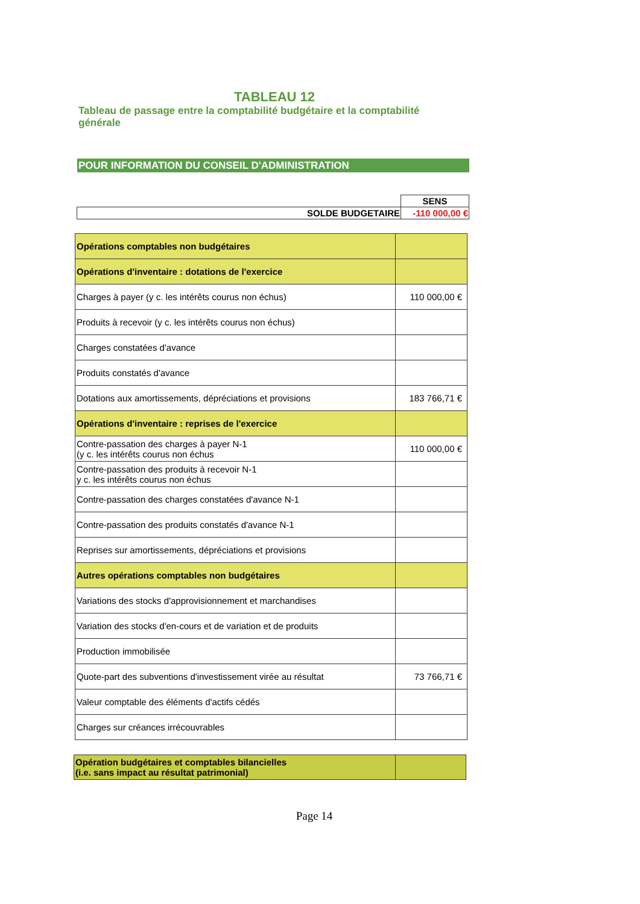TABLEAU 12
Tableau de passage entre la comptabilité budgétaire et la comptabilité générale
POUR INFORMATION DU CONSEIL D'ADMINISTRATION
| | SENS |
| SOLDE BUDGETAIRE | -110 000,00 € |
| Opérations comptables non budgétaires | |
| Opérations d'inventaire : dotations de l'exercice | |
| Charges à payer (y c. les intérêts courus non échus) | 110 000,00 € |
| Produits à recevoir (y c. les intérêts courus non échus) | |
| Charges constatées d'avance | |
| Produits constatés d'avance | |
| Dotations aux amortissements, dépréciations et provisions | 183 766,71 € |
| Opérations d'inventaire : reprises de l'exercice | |
| Contre-passation des charges à payer N-1 (y c. les intérêts courus non échus | 110 000,00 € |
| Contre-passation des produits à recevoir N-1 y c. les intérêts courus non échus | |
| Contre-passation des charges constatées d'avance N-1 | |
| Contre-passation des produits constatés d'avance N-1 | |
| Reprises sur amortissements, dépréciations et provisions | |
| Autres opérations comptables non budgétaires | |
| Variations des stocks d'approvisionnement et marchandises | |
| Variation des stocks d'en-cours et de variation et de produits | |
| Production immobilisée | |
| Quote-part des subventions d'investissement virée au résultat | 73 766,71 € |
| Valeur comptable des éléments d'actifs cédés | |
| Charges sur créances irrécouvrables | |
| Opération budgétaires et comptables bilancielles (i.e. sans impact au résultat patrimonial) | |
Page 14